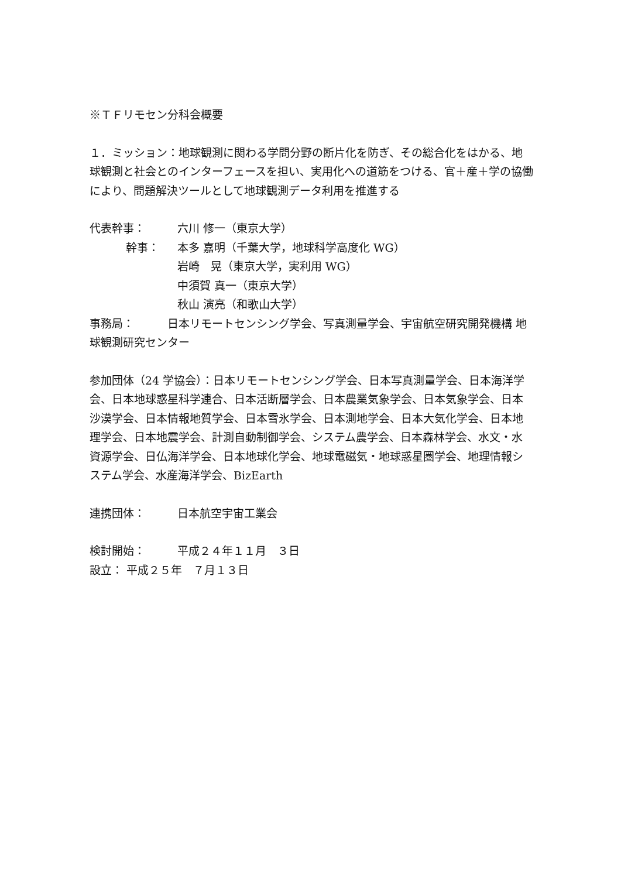※ＴＦリモセン分科会概要
１．ミッション：地球観測に関わる学問分野の断片化を防ぎ、その総合化をはかる、地球観測と社会とのインターフェースを担い、実用化への道筋をつける、官＋産＋学の協働により、問題解決ツールとして地球観測データ利用を推進する
代表幹事： 六川 修一（東京大学）
幹事： 本多 嘉明（千葉大学，地球科学高度化 WG）
岩崎　晃（東京大学，実利用 WG）
中須賀 真一（東京大学）
秋山 演亮（和歌山大学）
事務局：　　　日本リモートセンシング学会、写真測量学会、宇宙航空研究開発機構 地球観測研究センター
参加団体（24 学協会）：日本リモートセンシング学会、日本写真測量学会、日本海洋学会、日本地球惑星科学連合、日本活断層学会、日本農業気象学会、日本気象学会、日本沙漠学会、日本情報地質学会、日本雪氷学会、日本測地学会、日本大気化学会、日本地理学会、日本地震学会、計測自動制御学会、システム農学会、日本森林学会、水文・水資源学会、日仏海洋学会、日本地球化学会、地球電磁気・地球惑星圏学会、地理情報システム学会、水産海洋学会、BizEarth
連携団体： 日本航空宇宙工業会
検討開始： 平成２４年１１月　３日
設立： 平成２５年　７月１３日